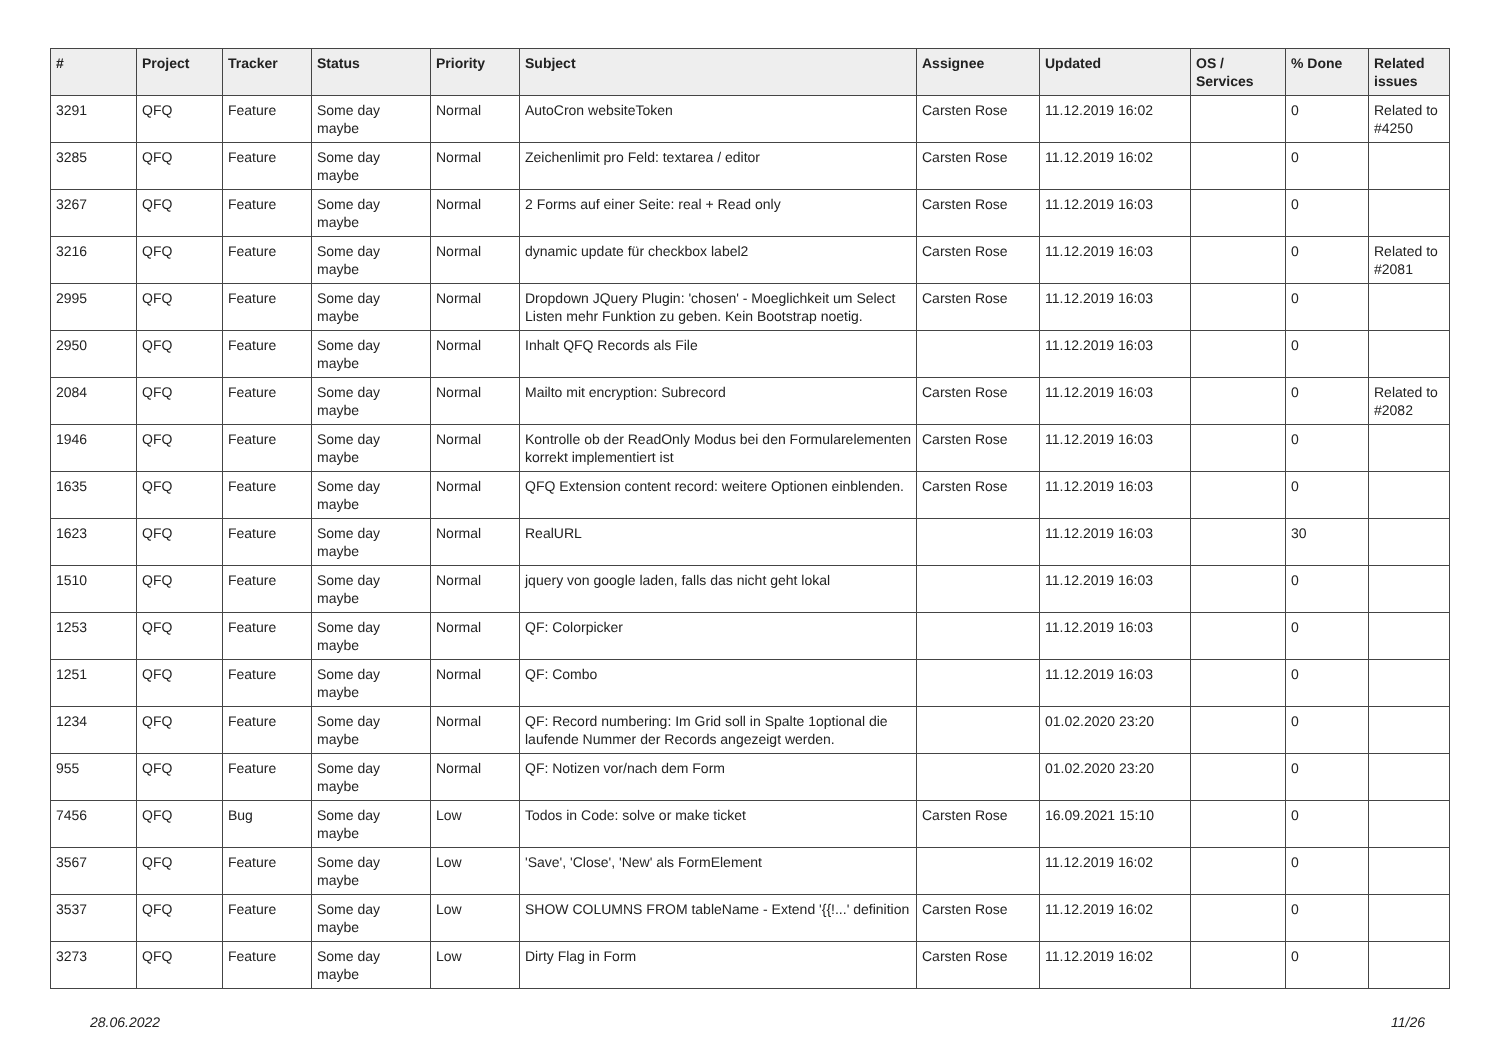| # | Project | Tracker | Status | Priority | Subject | Assignee | Updated | OS / Services | % Done | Related issues |
| --- | --- | --- | --- | --- | --- | --- | --- | --- | --- | --- |
| 3291 | QFQ | Feature | Some day maybe | Normal | AutoCron websiteToken | Carsten Rose | 11.12.2019 16:02 | | 0 | Related to #4250 |
| 3285 | QFQ | Feature | Some day maybe | Normal | Zeichenlimit pro Feld: textarea / editor | Carsten Rose | 11.12.2019 16:02 | | 0 | |
| 3267 | QFQ | Feature | Some day maybe | Normal | 2 Forms auf einer Seite: real + Read only | Carsten Rose | 11.12.2019 16:03 | | 0 | |
| 3216 | QFQ | Feature | Some day maybe | Normal | dynamic update für checkbox label2 | Carsten Rose | 11.12.2019 16:03 | | 0 | Related to #2081 |
| 2995 | QFQ | Feature | Some day maybe | Normal | Dropdown JQuery Plugin: 'chosen' - Moeglichkeit um Select Listen mehr Funktion zu geben. Kein Bootstrap noetig. | Carsten Rose | 11.12.2019 16:03 | | 0 | |
| 2950 | QFQ | Feature | Some day maybe | Normal | Inhalt QFQ Records als File | | 11.12.2019 16:03 | | 0 | |
| 2084 | QFQ | Feature | Some day maybe | Normal | Mailto mit encryption: Subrecord | Carsten Rose | 11.12.2019 16:03 | | 0 | Related to #2082 |
| 1946 | QFQ | Feature | Some day maybe | Normal | Kontrolle ob der ReadOnly Modus bei den Formularelementen korrekt implementiert ist | Carsten Rose | 11.12.2019 16:03 | | 0 | |
| 1635 | QFQ | Feature | Some day maybe | Normal | QFQ Extension content record: weitere Optionen einblenden. | Carsten Rose | 11.12.2019 16:03 | | 0 | |
| 1623 | QFQ | Feature | Some day maybe | Normal | RealURL | | 11.12.2019 16:03 | | 30 | |
| 1510 | QFQ | Feature | Some day maybe | Normal | jquery von google laden, falls das nicht geht lokal | | 11.12.2019 16:03 | | 0 | |
| 1253 | QFQ | Feature | Some day maybe | Normal | QF: Colorpicker | | 11.12.2019 16:03 | | 0 | |
| 1251 | QFQ | Feature | Some day maybe | Normal | QF: Combo | | 11.12.2019 16:03 | | 0 | |
| 1234 | QFQ | Feature | Some day maybe | Normal | QF: Record numbering: Im Grid soll in Spalte 1optional die laufende Nummer der Records angezeigt werden. | | 01.02.2020 23:20 | | 0 | |
| 955 | QFQ | Feature | Some day maybe | Normal | QF: Notizen vor/nach dem Form | | 01.02.2020 23:20 | | 0 | |
| 7456 | QFQ | Bug | Some day maybe | Low | Todos in Code: solve or make ticket | Carsten Rose | 16.09.2021 15:10 | | 0 | |
| 3567 | QFQ | Feature | Some day maybe | Low | 'Save', 'Close', 'New' als FormElement | | 11.12.2019 16:02 | | 0 | |
| 3537 | QFQ | Feature | Some day maybe | Low | SHOW COLUMNS FROM tableName - Extend '{{!...' definition | Carsten Rose | 11.12.2019 16:02 | | 0 | |
| 3273 | QFQ | Feature | Some day maybe | Low | Dirty Flag in Form | Carsten Rose | 11.12.2019 16:02 | | 0 | |
28.06.2022 11/26